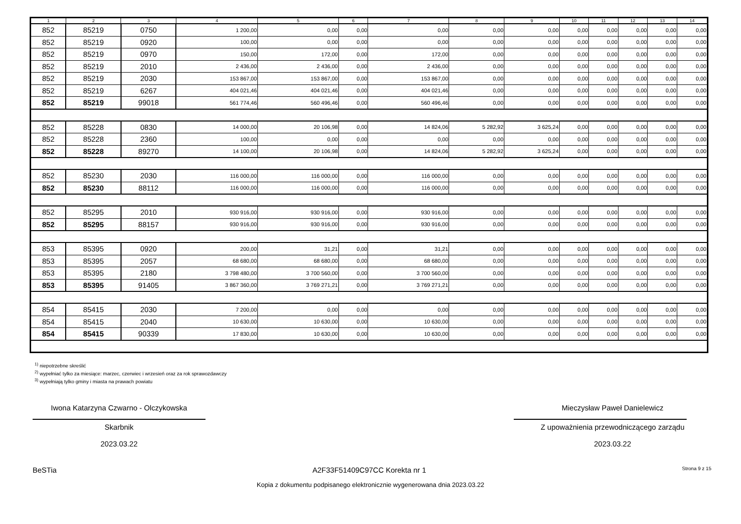| 1 | 2 | 3 | 4 | 5 | 6 | 7 | 8 | 9 | 10 | 11 | 12 | 13 | 14 |
| --- | --- | --- | --- | --- | --- | --- | --- | --- | --- | --- | --- | --- | --- |
| 852 | 85219 | 0750 | 1 200,00 | 0,00 | 0,00 | 0,00 | 0,00 | 0,00 | 0,00 | 0,00 | 0,00 | 0,00 | 0,00 |
| 852 | 85219 | 0920 | 100,00 | 0,00 | 0,00 | 0,00 | 0,00 | 0,00 | 0,00 | 0,00 | 0,00 | 0,00 | 0,00 |
| 852 | 85219 | 0970 | 150,00 | 172,00 | 0,00 | 172,00 | 0,00 | 0,00 | 0,00 | 0,00 | 0,00 | 0,00 | 0,00 |
| 852 | 85219 | 2010 | 2 436,00 | 2 436,00 | 0,00 | 2 436,00 | 0,00 | 0,00 | 0,00 | 0,00 | 0,00 | 0,00 | 0,00 |
| 852 | 85219 | 2030 | 153 867,00 | 153 867,00 | 0,00 | 153 867,00 | 0,00 | 0,00 | 0,00 | 0,00 | 0,00 | 0,00 | 0,00 |
| 852 | 85219 | 6267 | 404 021,46 | 404 021,46 | 0,00 | 404 021,46 | 0,00 | 0,00 | 0,00 | 0,00 | 0,00 | 0,00 | 0,00 |
| 852 | 85219 | 99018 | 561 774,46 | 560 496,46 | 0,00 | 560 496,46 | 0,00 | 0,00 | 0,00 | 0,00 | 0,00 | 0,00 | 0,00 |
| 852 | 85228 | 0830 | 14 000,00 | 20 106,98 | 0,00 | 14 824,06 | 5 282,92 | 3 625,24 | 0,00 | 0,00 | 0,00 | 0,00 | 0,00 |
| 852 | 85228 | 2360 | 100,00 | 0,00 | 0,00 | 0,00 | 0,00 | 0,00 | 0,00 | 0,00 | 0,00 | 0,00 | 0,00 |
| 852 | 85228 | 89270 | 14 100,00 | 20 106,98 | 0,00 | 14 824,06 | 5 282,92 | 3 625,24 | 0,00 | 0,00 | 0,00 | 0,00 | 0,00 |
| 852 | 85230 | 2030 | 116 000,00 | 116 000,00 | 0,00 | 116 000,00 | 0,00 | 0,00 | 0,00 | 0,00 | 0,00 | 0,00 | 0,00 |
| 852 | 85230 | 88112 | 116 000,00 | 116 000,00 | 0,00 | 116 000,00 | 0,00 | 0,00 | 0,00 | 0,00 | 0,00 | 0,00 | 0,00 |
| 852 | 85295 | 2010 | 930 916,00 | 930 916,00 | 0,00 | 930 916,00 | 0,00 | 0,00 | 0,00 | 0,00 | 0,00 | 0,00 | 0,00 |
| 852 | 85295 | 88157 | 930 916,00 | 930 916,00 | 0,00 | 930 916,00 | 0,00 | 0,00 | 0,00 | 0,00 | 0,00 | 0,00 | 0,00 |
| 853 | 85395 | 0920 | 200,00 | 31,21 | 0,00 | 31,21 | 0,00 | 0,00 | 0,00 | 0,00 | 0,00 | 0,00 | 0,00 |
| 853 | 85395 | 2057 | 68 680,00 | 68 680,00 | 0,00 | 68 680,00 | 0,00 | 0,00 | 0,00 | 0,00 | 0,00 | 0,00 | 0,00 |
| 853 | 85395 | 2180 | 3 798 480,00 | 3 700 560,00 | 0,00 | 3 700 560,00 | 0,00 | 0,00 | 0,00 | 0,00 | 0,00 | 0,00 | 0,00 |
| 853 | 85395 | 91405 | 3 867 360,00 | 3 769 271,21 | 0,00 | 3 769 271,21 | 0,00 | 0,00 | 0,00 | 0,00 | 0,00 | 0,00 | 0,00 |
| 854 | 85415 | 2030 | 7 200,00 | 0,00 | 0,00 | 0,00 | 0,00 | 0,00 | 0,00 | 0,00 | 0,00 | 0,00 | 0,00 |
| 854 | 85415 | 2040 | 10 630,00 | 10 630,00 | 0,00 | 10 630,00 | 0,00 | 0,00 | 0,00 | 0,00 | 0,00 | 0,00 | 0,00 |
| 854 | 85415 | 90339 | 17 830,00 | 10 630,00 | 0,00 | 10 630,00 | 0,00 | 0,00 | 0,00 | 0,00 | 0,00 | 0,00 | 0,00 |
<sup>1)</sup> niepotrzebne skreślić
<sup>2)</sup> wypełniać tylko za miesiące: marzec, czerwiec i wrzesień oraz za rok sprawozdawczy
<sup>3)</sup> wypełniają tylko gminy i miasta na prawach powiatu
Iwona Katarzyna Czwarno - Olczykowska
Skarbnik
2023.03.22
Mieczysław Paweł Danielewicz
Z upoważnienia przewodniczącego zarządu
2023.03.22
BeSTia A2F33F51409C97CC Korekta nr 1 Strona 9 z 15
Kopia z dokumentu podpisanego elektronicznie wygenerowana dnia 2023.03.22